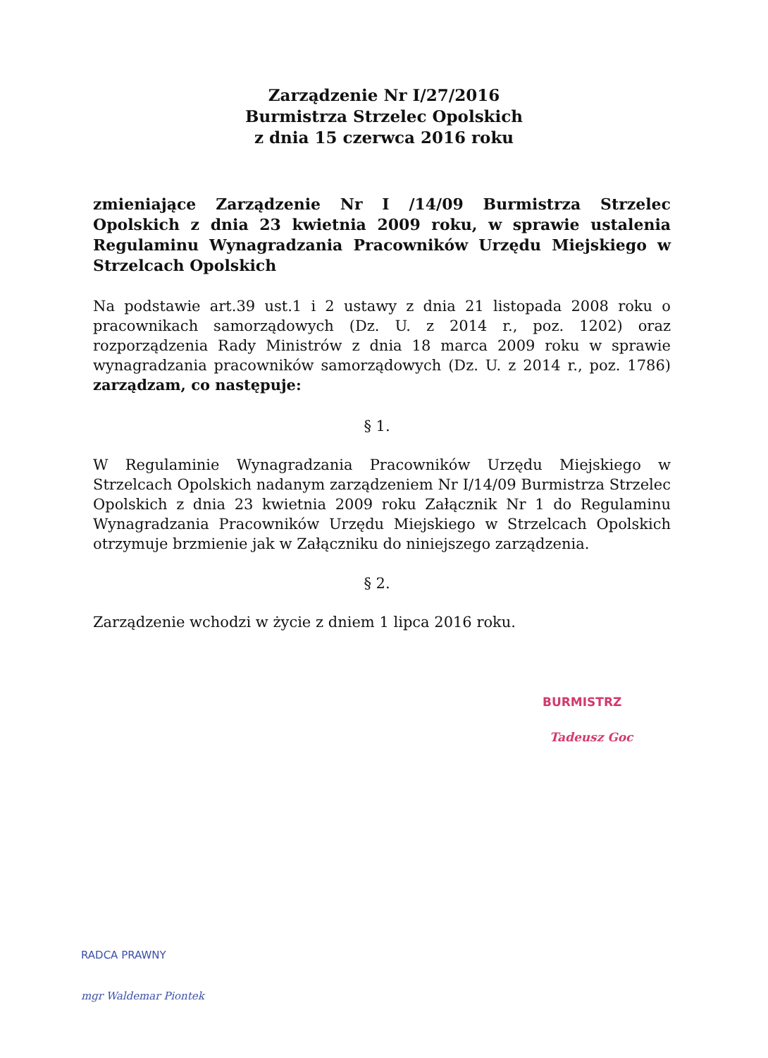Zarządzenie Nr I/27/2016
Burmistrza Strzelec Opolskich
z dnia 15 czerwca 2016 roku
zmieniające Zarządzenie Nr I /14/09 Burmistrza Strzelec Opolskich z dnia 23 kwietnia 2009 roku, w sprawie ustalenia Regulaminu Wynagradzania Pracowników Urzędu Miejskiego w Strzelcach Opolskich
Na podstawie art.39 ust.1 i 2 ustawy z dnia 21 listopada 2008 roku o pracownikach samorządowych (Dz. U. z 2014 r., poz. 1202) oraz rozporządzenia Rady Ministrów z dnia 18 marca 2009 roku w sprawie wynagradzania pracowników samorządowych (Dz. U. z 2014 r., poz. 1786) zarządzam, co następuje:
§ 1.
W Regulaminie Wynagradzania Pracowników Urzędu Miejskiego w Strzelcach Opolskich nadanym zarządzeniem Nr I/14/09 Burmistrza Strzelec Opolskich z dnia 23 kwietnia 2009 roku Załącznik Nr 1 do Regulaminu Wynagradzania Pracowników Urzędu Miejskiego w Strzelcach Opolskich otrzymuje brzmienie jak w Załączniku do niniejszego zarządzenia.
§ 2.
Zarządzenie wchodzi w życie z dniem 1 lipca 2016 roku.
BURMISTRZ
Tadeusz Goc
RADCA PRAWNY
mgr Waldemar Piontek